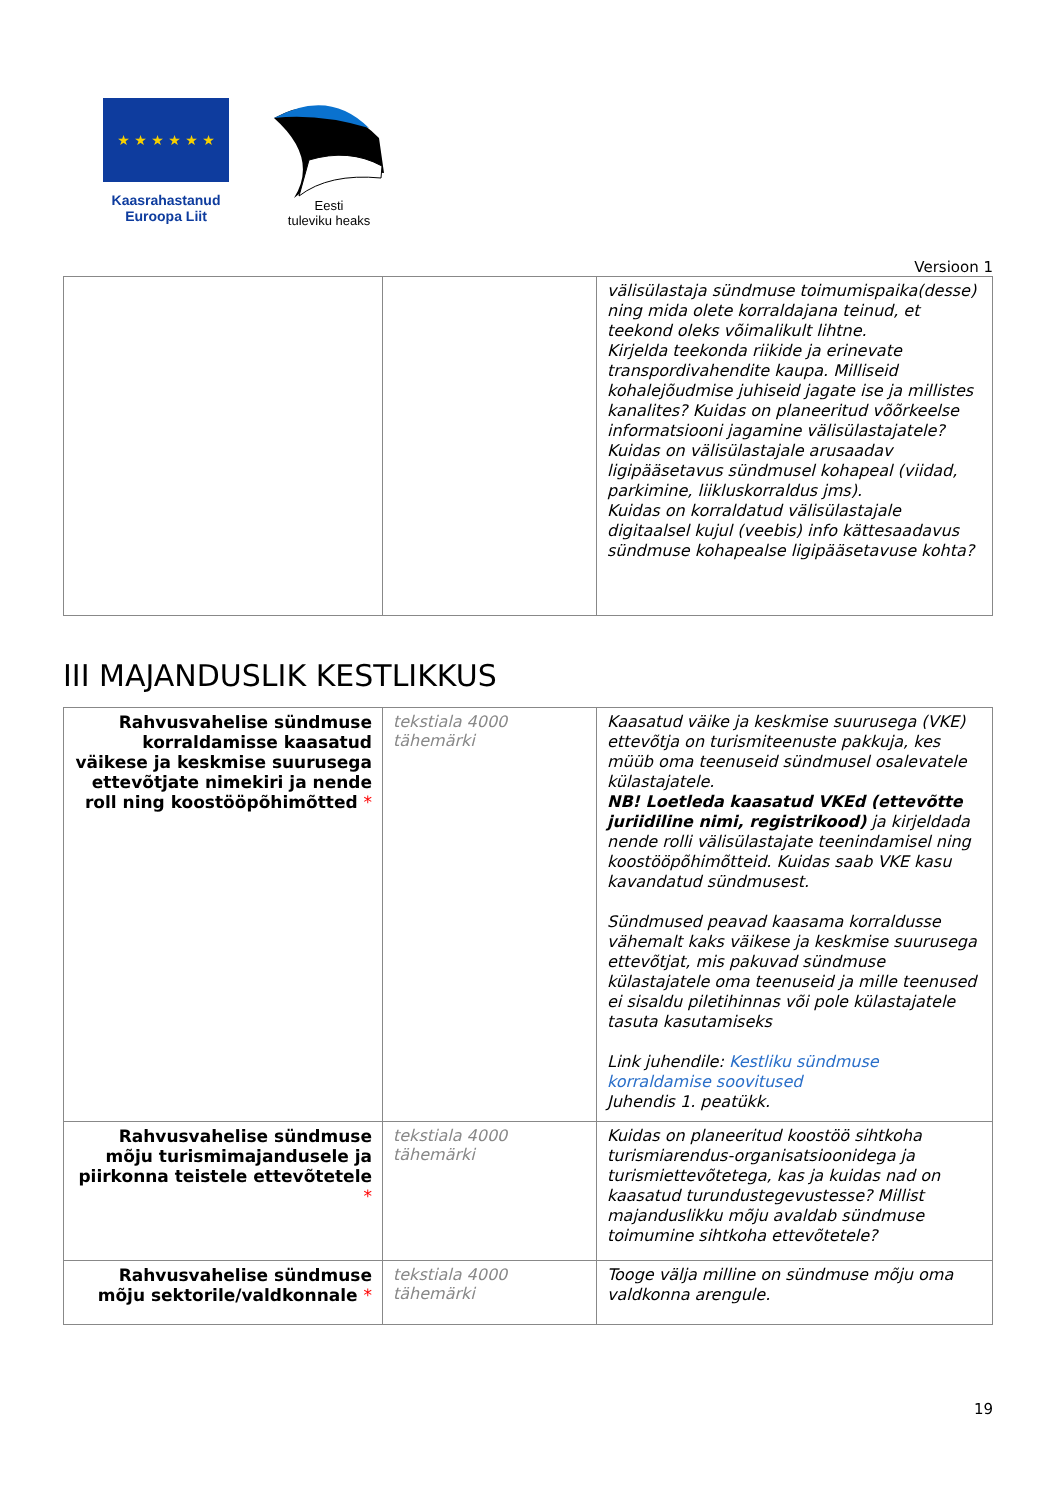★ ★ ★ ★ ★ ★
Kaasrahastanud
Euroopa Liit
Eesti
tuleviku heaks
Versioon 1
| | | välisülastaja sündmuse toimumispaika(desse) ning mida olete korraldajana teinud, et teekond oleks võimalikult lihtne. Kirjelda teekonda riikide ja erinevate transpordivahendite kaupa. Milliseid kohalejõudmise juhiseid jagate ise ja millistes kanalites? Kuidas on planeeritud võõrkeelse informatsiooni jagamine välisülastajatele? Kuidas on välisülastajale arusaadav ligipääsetavus sündmusel kohapeal (viidad, parkimine, liikluskorraldus jms). Kuidas on korraldatud välisülastajale digitaalsel kujul (veebis) info kättesaadavus sündmuse kohapealse ligipääsetavuse kohta? |
III MAJANDUSLIK KESTLIKKUS
| Rahvusvahelise sündmuse korraldamisse kaasatud väikese ja keskmise suurusega ettevõtjate nimekiri ja nende roll ning koostööpõhimõtted * | tekstiala 4000 tähemärki | Kaasatud väike ja keskmise suurusega (VKE) ettevõtja on turismiteenuste pakkuja, kes müüb oma teenuseid sündmusel osalevatele külastajatele. NB! Loetleda kaasatud VKEd (ettevõtte juriidiline nimi, registrikood) ja kirjeldada nende rolli välisülastajate teenindamisel ning koostööpõhimõtteid. Kuidas saab VKE kasu kavandatud sündmusest. Sündmused peavad kaasama korraldusse vähemalt kaks väikese ja keskmise suurusega ettevõtjat, mis pakuvad sündmuse külastajatele oma teenuseid ja mille teenused ei sisaldu piletihinnas või pole külastajatele tasuta kasutamiseks Link juhendile: Kestliku sündmuse korraldamise soovitused Juhendis 1. peatükk. |
| Rahvusvahelise sündmuse mõju turismimajandusele ja piirkonna teistele ettevõtetele * | tekstiala 4000 tähemärki | Kuidas on planeeritud koostöö sihtkoha turismiarendus-organisatsioonidega ja turismiettevõtetega, kas ja kuidas nad on kaasatud turundustegevustesse? Millist majanduslikku mõju avaldab sündmuse toimumine sihtkoha ettevõtetele? |
| Rahvusvahelise sündmuse mõju sektorile/valdkonnale * | tekstiala 4000 tähemärki | Tooge välja milline on sündmuse mõju oma valdkonna arengule. |
19